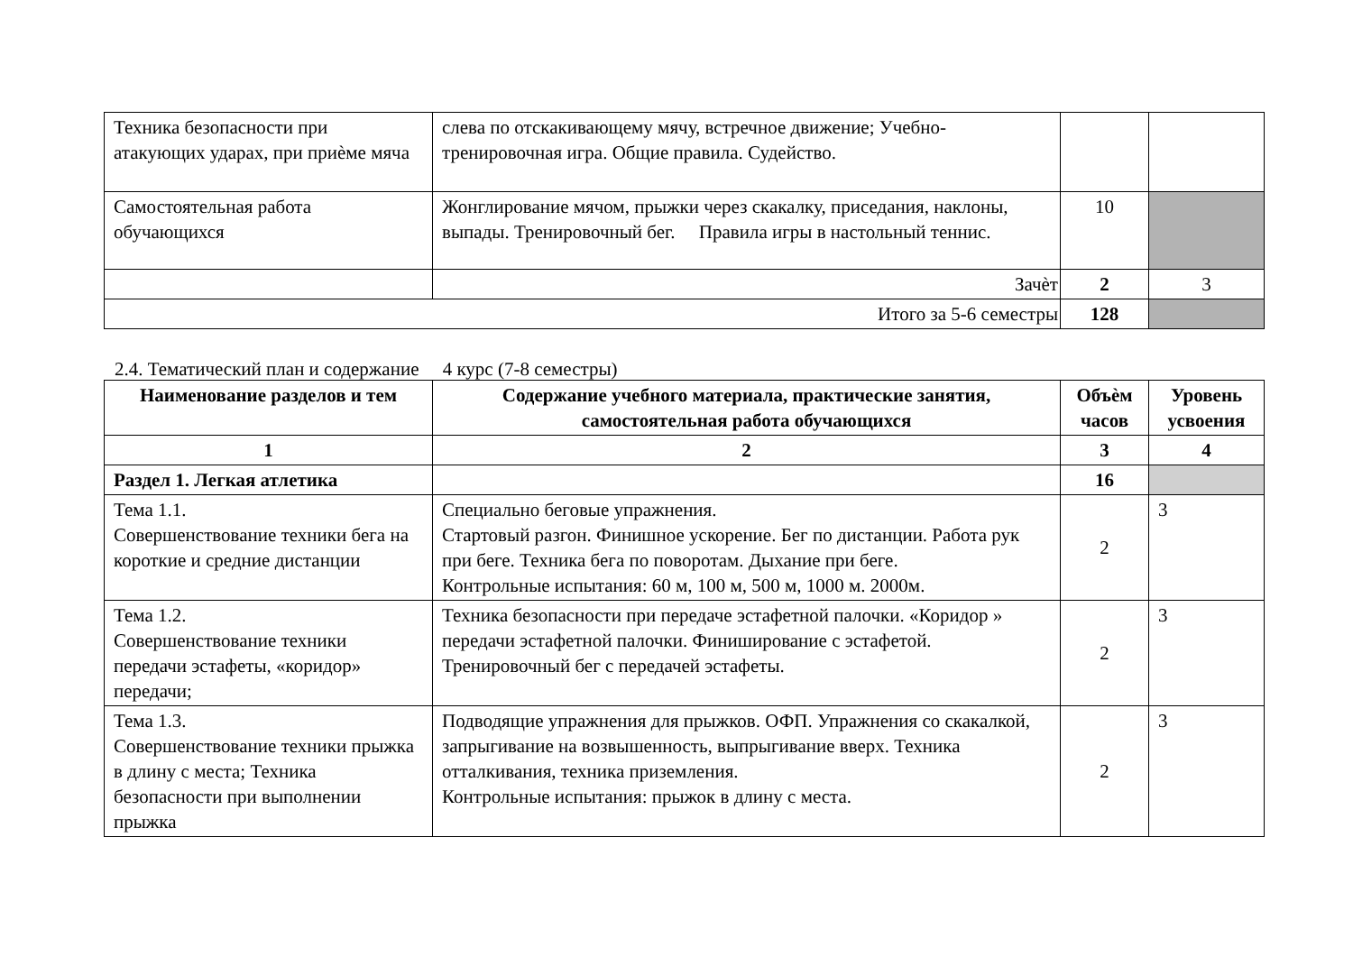| Техника безопасности при атакующих ударах, при приѐме мяча | слева по отскакивающему мячу, встречное движение; Учебно-тренировочная игра. Общие правила. Судейство. | | |
| Самостоятельная работа обучающихся | Жонглирование мячом, прыжки через скакалку, приседания, наклоны, выпады. Тренировочный бег. Правила игры в настольный теннис. | 10 | |
| | Зачѐт | 2 | 3 |
| Итого за 5-6 семестры | | 128 | |
2.4. Тематический план и содержание 4 курс (7-8 семестры)
| Наименование разделов и тем | Содержание учебного материала, практические занятия, самостоятельная работа обучающихся | Объѐм часов | Уровень усвоения |
| --- | --- | --- | --- |
| 1 | 2 | 3 | 4 |
| Раздел 1. Легкая атлетика | | 16 | |
| Тема 1.1. Совершенствование техники бега на короткие и средние дистанции | Специально беговые упражнения. Стартовый разгон. Финишное ускорение. Бег по дистанции. Работа рук при беге. Техника бега по поворотам. Дыхание при беге. Контрольные испытания: 60 м, 100 м, 500 м, 1000 м. 2000м. | 2 | 3 |
| Тема 1.2. Совершенствование техники передачи эстафеты, «коридор» передачи; | Техника безопасности при передаче эстафетной палочки. «Коридор » передачи эстафетной палочки. Финиширование с эстафетой. Тренировочный бег с передачей эстафеты. | 2 | 3 |
| Тема 1.3. Совершенствование техники прыжка в длину с места; Техника безопасности при выполнении прыжка | Подводящие упражнения для прыжков. ОФП. Упражнения со скакалкой, запрыгивание на возвышенность, выпрыгивание вверх. Техника отталкивания, техника приземления. Контрольные испытания: прыжок в длину с места. | 2 | 3 |